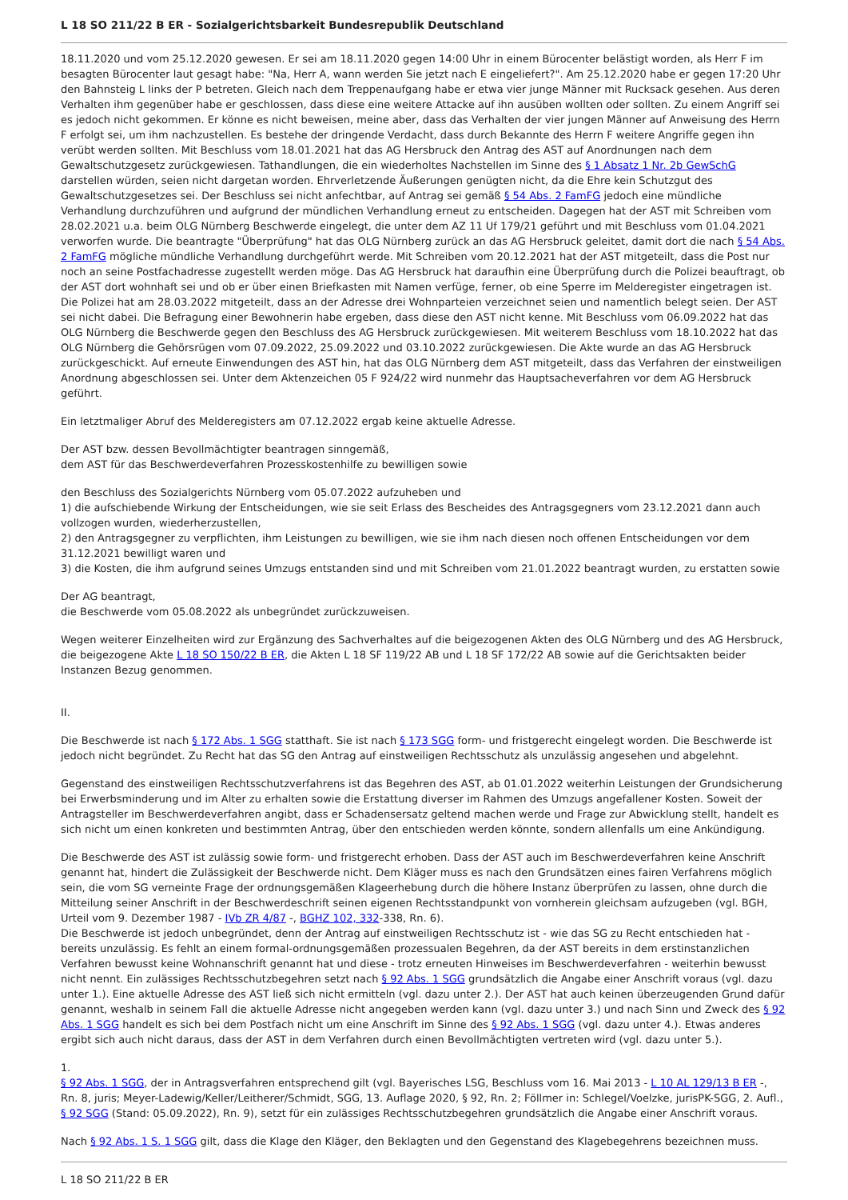L 18 SO 211/22 B ER - Sozialgerichtsbarkeit Bundesrepublik Deutschland
18.11.2020 und vom 25.12.2020 gewesen. Er sei am 18.11.2020 gegen 14:00 Uhr in einem Bürocenter belästigt worden, als Herr F im besagten Bürocenter laut gesagt habe: "Na, Herr A, wann werden Sie jetzt nach E eingeliefert?". Am 25.12.2020 habe er gegen 17:20 Uhr den Bahnsteig L links der P betreten. Gleich nach dem Treppenaufgang habe er etwa vier junge Männer mit Rucksack gesehen. Aus deren Verhalten ihm gegenüber habe er geschlossen, dass diese eine weitere Attacke auf ihn ausüben wollten oder sollten. Zu einem Angriff sei es jedoch nicht gekommen. Er könne es nicht beweisen, meine aber, dass das Verhalten der vier jungen Männer auf Anweisung des Herrn F erfolgt sei, um ihm nachzustellen. Es bestehe der dringende Verdacht, dass durch Bekannte des Herrn F weitere Angriffe gegen ihn verübt werden sollten. Mit Beschluss vom 18.01.2021 hat das AG Hersbruck den Antrag des AST auf Anordnungen nach dem Gewaltschutzgesetz zurückgewiesen. Tathandlungen, die ein wiederholtes Nachstellen im Sinne des § 1 Absatz 1 Nr. 2b GewSchG darstellen würden, seien nicht dargetan worden. Ehrverletzende Äußerungen genügten nicht, da die Ehre kein Schutzgut des Gewaltschutzgesetzes sei. Der Beschluss sei nicht anfechtbar, auf Antrag sei gemäß § 54 Abs. 2 FamFG jedoch eine mündliche Verhandlung durchzuführen und aufgrund der mündlichen Verhandlung erneut zu entscheiden. Dagegen hat der AST mit Schreiben vom 28.02.2021 u.a. beim OLG Nürnberg Beschwerde eingelegt, die unter dem AZ 11 Uf 179/21 geführt und mit Beschluss vom 01.04.2021 verworfen wurde. Die beantragte "Überprüfung" hat das OLG Nürnberg zurück an das AG Hersbruck geleitet, damit dort die nach § 54 Abs. 2 FamFG mögliche mündliche Verhandlung durchgeführt werde. Mit Schreiben vom 20.12.2021 hat der AST mitgeteilt, dass die Post nur noch an seine Postfachadresse zugestellt werden möge. Das AG Hersbruck hat daraufhin eine Überprüfung durch die Polizei beauftragt, ob der AST dort wohnhaft sei und ob er über einen Briefkasten mit Namen verfüge, ferner, ob eine Sperre im Melderegister eingetragen ist. Die Polizei hat am 28.03.2022 mitgeteilt, dass an der Adresse drei Wohnparteien verzeichnet seien und namentlich belegt seien. Der AST sei nicht dabei. Die Befragung einer Bewohnerin habe ergeben, dass diese den AST nicht kenne. Mit Beschluss vom 06.09.2022 hat das OLG Nürnberg die Beschwerde gegen den Beschluss des AG Hersbruck zurückgewiesen. Mit weiterem Beschluss vom 18.10.2022 hat das OLG Nürnberg die Gehörsrügen vom 07.09.2022, 25.09.2022 und 03.10.2022 zurückgewiesen. Die Akte wurde an das AG Hersbruck zurückgeschickt. Auf erneute Einwendungen des AST hin, hat das OLG Nürnberg dem AST mitgeteilt, dass das Verfahren der einstweiligen Anordnung abgeschlossen sei. Unter dem Aktenzeichen 05 F 924/22 wird nunmehr das Hauptsacheverfahren vor dem AG Hersbruck geführt.
Ein letztmaliger Abruf des Melderegisters am 07.12.2022 ergab keine aktuelle Adresse.
Der AST bzw. dessen Bevollmächtigter beantragen sinngemäß,
dem AST für das Beschwerdeverfahren Prozesskostenhilfe zu bewilligen sowie
den Beschluss des Sozialgerichts Nürnberg vom 05.07.2022 aufzuheben und
1) die aufschiebende Wirkung der Entscheidungen, wie sie seit Erlass des Bescheides des Antragsgegners vom 23.12.2021 dann auch vollzogen wurden, wiederherzustellen,
2) den Antragsgegner zu verpflichten, ihm Leistungen zu bewilligen, wie sie ihm nach diesen noch offenen Entscheidungen vor dem 31.12.2021 bewilligt waren und
3) die Kosten, die ihm aufgrund seines Umzugs entstanden sind und mit Schreiben vom 21.01.2022 beantragt wurden, zu erstatten sowie
Der AG beantragt,
die Beschwerde vom 05.08.2022 als unbegründet zurückzuweisen.
Wegen weiterer Einzelheiten wird zur Ergänzung des Sachverhaltes auf die beigezogenen Akten des OLG Nürnberg und des AG Hersbruck, die beigezogene Akte L 18 SO 150/22 B ER, die Akten L 18 SF 119/22 AB und L 18 SF 172/22 AB sowie auf die Gerichtsakten beider Instanzen Bezug genommen.
II.
Die Beschwerde ist nach § 172 Abs. 1 SGG statthaft. Sie ist nach § 173 SGG form- und fristgerecht eingelegt worden. Die Beschwerde ist jedoch nicht begründet. Zu Recht hat das SG den Antrag auf einstweiligen Rechtsschutz als unzulässig angesehen und abgelehnt.
Gegenstand des einstweiligen Rechtsschutzverfahrens ist das Begehren des AST, ab 01.01.2022 weiterhin Leistungen der Grundsicherung bei Erwerbsminderung und im Alter zu erhalten sowie die Erstattung diverser im Rahmen des Umzugs angefallener Kosten. Soweit der Antragsteller im Beschwerdeverfahren angibt, dass er Schadensersatz geltend machen werde und Frage zur Abwicklung stellt, handelt es sich nicht um einen konkreten und bestimmten Antrag, über den entschieden werden könnte, sondern allenfalls um eine Ankündigung.
Die Beschwerde des AST ist zulässig sowie form- und fristgerecht erhoben. Dass der AST auch im Beschwerdeverfahren keine Anschrift genannt hat, hindert die Zulässigkeit der Beschwerde nicht. Dem Kläger muss es nach den Grundsätzen eines fairen Verfahrens möglich sein, die vom SG verneinte Frage der ordnungsgemäßen Klageerhebung durch die höhere Instanz überprüfen zu lassen, ohne durch die Mitteilung seiner Anschrift in der Beschwerdeschrift seinen eigenen Rechtsstandpunkt von vornherein gleichsam aufzugeben (vgl. BGH, Urteil vom 9. Dezember 1987 - IVb ZR 4/87 -, BGHZ 102, 332-338, Rn. 6).
Die Beschwerde ist jedoch unbegründet, denn der Antrag auf einstweiligen Rechtsschutz ist - wie das SG zu Recht entschieden hat - bereits unzulässig. Es fehlt an einem formal-ordnungsgemäßen prozessualen Begehren, da der AST bereits in dem erstinstanzlichen Verfahren bewusst keine Wohnanschrift genannt hat und diese - trotz erneuten Hinweises im Beschwerdeverfahren - weiterhin bewusst nicht nennt. Ein zulässiges Rechtsschutzbegehren setzt nach § 92 Abs. 1 SGG grundsätzlich die Angabe einer Anschrift voraus (vgl. dazu unter 1.). Eine aktuelle Adresse des AST ließ sich nicht ermitteln (vgl. dazu unter 2.). Der AST hat auch keinen überzeugenden Grund dafür genannt, weshalb in seinem Fall die aktuelle Adresse nicht angegeben werden kann (vgl. dazu unter 3.) und nach Sinn und Zweck des § 92 Abs. 1 SGG handelt es sich bei dem Postfach nicht um eine Anschrift im Sinne des § 92 Abs. 1 SGG (vgl. dazu unter 4.). Etwas anderes ergibt sich auch nicht daraus, dass der AST in dem Verfahren durch einen Bevollmächtigten vertreten wird (vgl. dazu unter 5.).
1.
§ 92 Abs. 1 SGG, der in Antragsverfahren entsprechend gilt (vgl. Bayerisches LSG, Beschluss vom 16. Mai 2013 - L 10 AL 129/13 B ER -, Rn. 8, juris; Meyer-Ladewig/Keller/Leitherer/Schmidt, SGG, 13. Auflage 2020, § 92, Rn. 2; Föllmer in: Schlegel/Voelzke, jurisPK-SGG, 2. Aufl., § 92 SGG (Stand: 05.09.2022), Rn. 9), setzt für ein zulässiges Rechtsschutzbegehren grundsätzlich die Angabe einer Anschrift voraus.
Nach § 92 Abs. 1 S. 1 SGG gilt, dass die Klage den Kläger, den Beklagten und den Gegenstand des Klagebegehrens bezeichnen muss.
L 18 SO 211/22 B ER